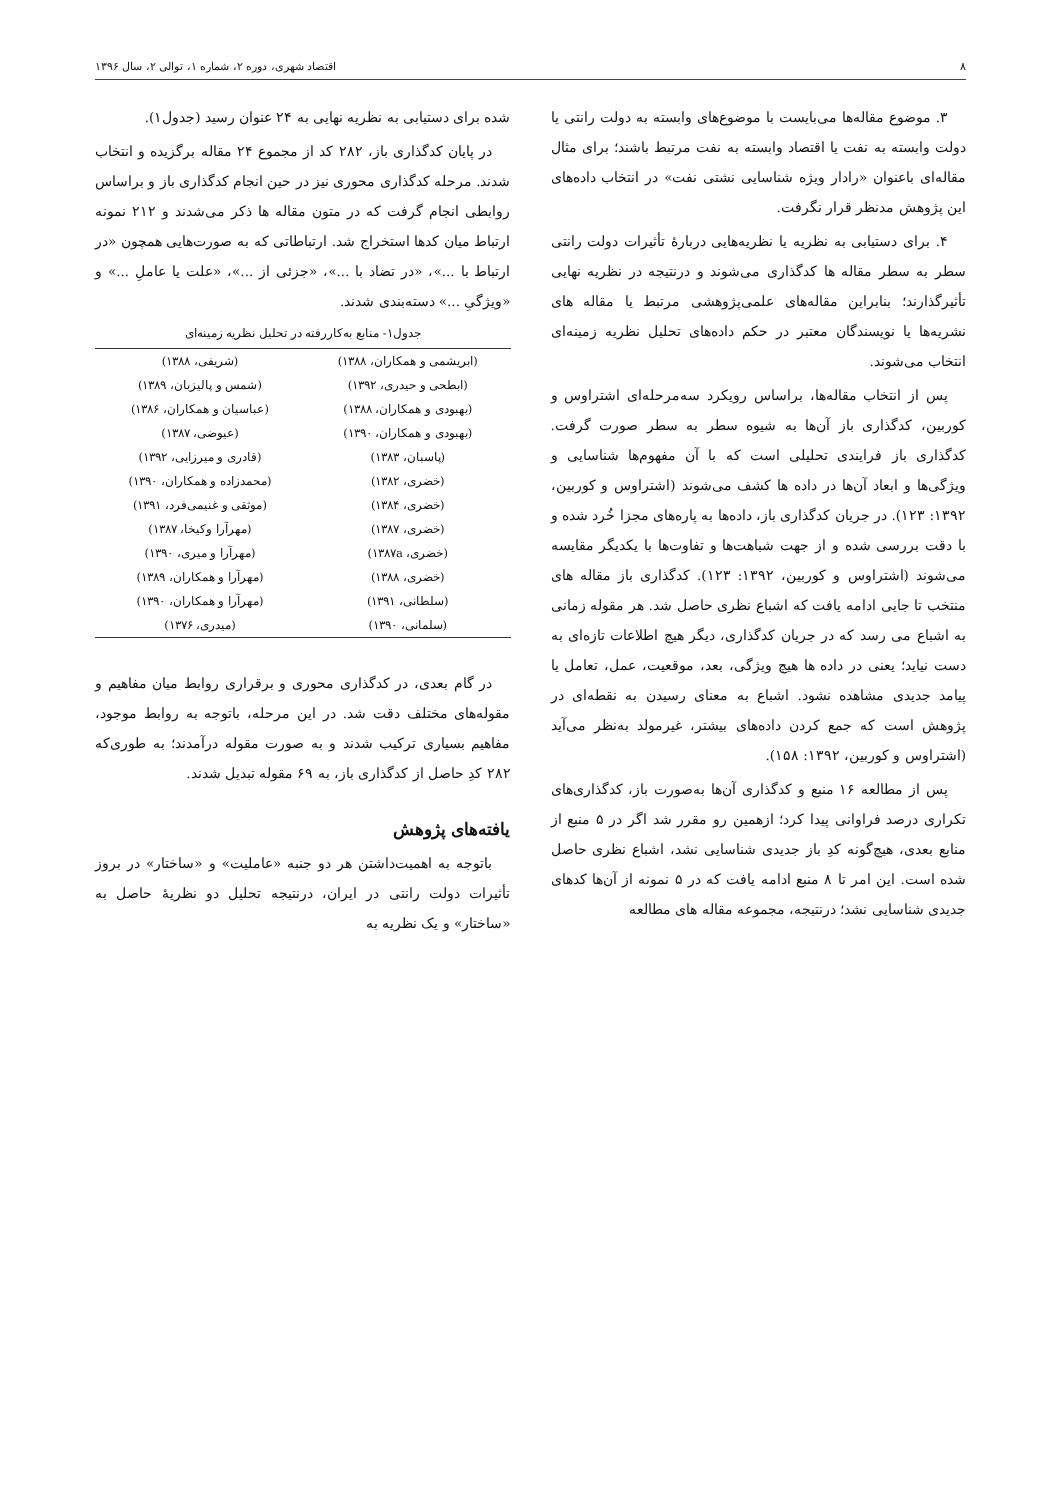۸ اقتصاد شهری، دوره ۲، شماره ۱، توالی ۲، سال ۱۳۹۶
۳. موضوع مقاله‌ها می‌بایست با موضوع‌های وابسته به دولت رانتی یا دولت وابسته به نفت یا اقتصاد وابسته به نفت مرتبط باشند؛ برای مثال مقاله‌ای باعنوان «رادار ویژه شناسایی نشتی نفت» در انتخاب داده‌های این پژوهش مدنظر قرار نگرفت.
۴. برای دستیابی به نظریه یا نظریه‌هایی دربارهٔ تأثیرات دولت رانتی سطر به سطر مقاله ها کدگذاری می‌شوند و درنتیجه در نظریه نهایی تأثیرگذارند؛ بنابراین مقاله‌های علمی‌پژوهشی مرتبط یا مقاله های نشریه‌ها یا نویسندگان معتبر در حکم داده‌های تحلیل نظریه زمینه‌ای انتخاب می‌شوند.
پس از انتخاب مقاله‌ها، براساس رویکرد سه‌مرحله‌ای اشتراوس و کوربین، کدگذاری باز آن‌ها به شیوه سطر به سطر صورت گرفت. کدگذاری باز فرایندی تحلیلی است که با آن مفهوم‌ها شناسایی و ویژگی‌ها و ابعاد آن‌ها در داده ها کشف می‌شوند (اشتراوس و کوربین، ۱۳۹۲: ۱۲۳). در جریان کدگذاری باز، داده‌ها به پاره‌های مجزا خُرد شده و با دقت بررسی شده و از جهت شباهت‌ها و تفاوت‌ها با یکدیگر مقایسه می‌شوند (اشتراوس و کوربین، ۱۳۹۲: ۱۲۳). کدگذاری باز مقاله های منتخب تا جایی ادامه یافت که اشباع نظری حاصل شد. هر مقوله زمانی به اشباع می رسد که در جریان کدگذاری، دیگر هیچ اطلاعات تازه‌ای به دست نیاید؛ یعنی در داده ها هیچ ویژگی، بعد، موقعیت، عمل، تعامل یا پیامد جدیدی مشاهده نشود. اشباع به معنای رسیدن به نقطه‌ای در پژوهش است که جمع کردن داده‌های بیشتر، غیرمولد به‌نظر می‌آید (اشتراوس و کوربین، ۱۳۹۲: ۱۵۸).
پس از مطالعه ۱۶ منبع و کدگذاری آن‌ها به‌صورت باز، کدگذاری‌های تکراری درصد فراوانی پیدا کرد؛ ازهمین رو مقرر شد اگر در ۵ منبع از منابع بعدی، هیچ‌گونه کدِ باز جدیدی شناسایی نشد، اشباع نظری حاصل شده است. این امر تا ۸ منبع ادامه یافت که در ۵ نمونه از آن‌ها کدهای جدیدی شناسایی نشد؛ درنتیجه، مجموعه مقاله های مطالعه
شده برای دستیابی به نظریه نهایی به ۲۴ عنوان رسید (جدول۱).
در پایان کدگذاری باز، ۲۸۲ کد از مجموع ۲۴ مقاله برگزیده و انتخاب شدند. مرحله کدگذاری محوری نیز در حین انجام کدگذاری باز و براساس روابطی انجام گرفت که در متون مقاله ها ذکر می‌شدند و ۲۱۲ نمونه ارتباط میان کدها استخراج شد. ارتباطاتی که به صورت‌هایی همچون «در ارتباط با ...»، «در تضاد با ...»، «جزئی از ...»، «علت یا عاملِ ...» و «ویژگیِ ...» دسته‌بندی شدند.
جدول۱- منابع به‌کاررفته در تحلیل نظریه زمینه‌ای
| (ابریشمی و همکاران، ۱۳۸۸) | (شریفی، ۱۳۸۸) |
| (ابطحی و حیدری، ۱۳۹۲) | (شمس و پالیزبان، ۱۳۸۹) |
| (بهبودی و همکاران، ۱۳۸۸) | (عباسیان و همکاران، ۱۳۸۶) |
| (بهبودی و همکاران، ۱۳۹۰) | (عیوضی، ۱۳۸۷) |
| (پاسبان، ۱۳۸۳) | (قادری و میرزایی، ۱۳۹۲) |
| (خضری، ۱۳۸۲) | (محمدزاده و همکاران، ۱۳۹۰) |
| (خضری، ۱۳۸۴) | (موثقی و غنیمی‌فرد، ۱۳۹۱) |
| (خضری، ۱۳۸۷) | (مهرآرا وکیخا، ۱۳۸۷) |
| (خضری، ۱۳۸۷a) | (مهرآرا و میری، ۱۳۹۰) |
| (خضری، ۱۳۸۸) | (مهرآرا و همکاران، ۱۳۸۹) |
| (سلطانی، ۱۳۹۱) | (مهرآرا و همکاران، ۱۳۹۰) |
| (سلمانی، ۱۳۹۰) | (میدری، ۱۳۷۶) |
در گام بعدی، در کدگذاری محوری و برقراری روابط میان مفاهیم و مقوله‌های مختلف دقت شد. در این مرحله، باتوجه به روابط موجود، مفاهیم بسیاری ترکیب شدند و به صورت مقوله درآمدند؛ به طوری‌که ۲۸۲ کدِ حاصل از کدگذاری باز، به ۶۹ مقوله تبدیل شدند.
یافته‌های پژوهش
باتوجه به اهمیت‌داشتن هر دو جنبه «عاملیت» و «ساختار» در بروز تأثیرات دولت رانتی در ایران، درنتیجه تحلیل دو نظریهٔ حاصل به «ساختار» و یک نظریه به